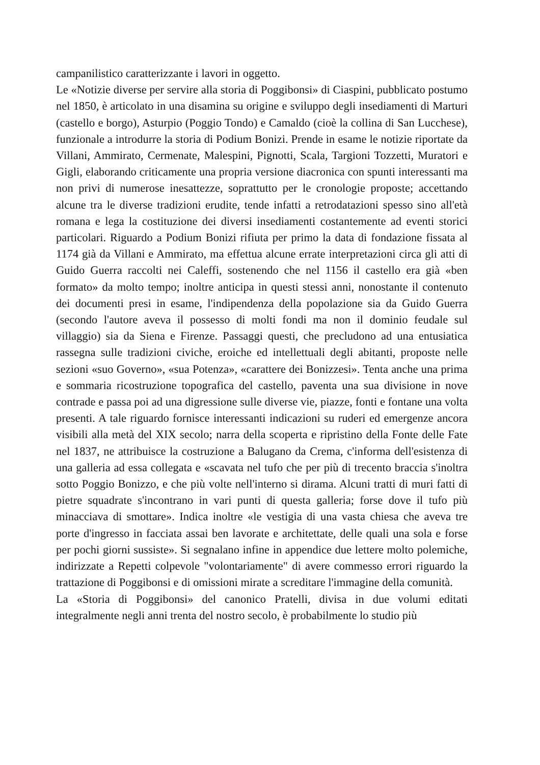campanilistico caratterizzante i lavori in oggetto.
Le «Notizie diverse per servire alla storia di Poggibonsi» di Ciaspini, pubblicato postumo nel 1850, è articolato in una disamina su origine e sviluppo degli insediamenti di Marturi (castello e borgo), Asturpio (Poggio Tondo) e Camaldo (cioè la collina di San Lucchese), funzionale a introdurre la storia di Podium Bonizi. Prende in esame le notizie riportate da Villani, Ammirato, Cermenate, Malespini, Pignotti, Scala, Targioni Tozzetti, Muratori e Gigli, elaborando criticamente una propria versione diacronica con spunti interessanti ma non privi di numerose inesattezze, soprattutto per le cronologie proposte; accettando alcune tra le diverse tradizioni erudite, tende infatti a retrodatazioni spesso sino all'età romana e lega la costituzione dei diversi insediamenti costantemente ad eventi storici particolari. Riguardo a Podium Bonizi rifiuta per primo la data di fondazione fissata al 1174 già da Villani e Ammirato, ma effettua alcune errate interpretazioni circa gli atti di Guido Guerra raccolti nei Caleffi, sostenendo che nel 1156 il castello era già «ben formato» da molto tempo; inoltre anticipa in questi stessi anni, nonostante il contenuto dei documenti presi in esame, l'indipendenza della popolazione sia da Guido Guerra (secondo l'autore aveva il possesso di molti fondi ma non il dominio feudale sul villaggio) sia da Siena e Firenze. Passaggi questi, che precludono ad una entusiatica rassegna sulle tradizioni civiche, eroiche ed intellettuali degli abitanti, proposte nelle sezioni «suo Governo», «sua Potenza», «carattere dei Bonizzesi». Tenta anche una prima e sommaria ricostruzione topografica del castello, paventa una sua divisione in nove contrade e passa poi ad una digressione sulle diverse vie, piazze, fonti e fontane una volta presenti. A tale riguardo fornisce interessanti indicazioni su ruderi ed emergenze ancora visibili alla metà del XIX secolo; narra della scoperta e ripristino della Fonte delle Fate nel 1837, ne attribuisce la costruzione a Balugano da Crema, c'informa dell'esistenza di una galleria ad essa collegata e «scavata nel tufo che per più di trecento braccia s'inoltra sotto Poggio Bonizzo, e che più volte nell'interno si dirama. Alcuni tratti di muri fatti di pietre squadrate s'incontrano in vari punti di questa galleria; forse dove il tufo più minacciava di smottare». Indica inoltre «le vestigia di una vasta chiesa che aveva tre porte d'ingresso in facciata assai ben lavorate e architettate, delle quali una sola e forse per pochi giorni sussiste». Si segnalano infine in appendice due lettere molto polemiche, indirizzate a Repetti colpevole "volontariamente" di avere commesso errori riguardo la trattazione di Poggibonsi e di omissioni mirate a screditare l'immagine della comunità.
La «Storia di Poggibonsi» del canonico Pratelli, divisa in due volumi editati integralmente negli anni trenta del nostro secolo, è probabilmente lo studio più